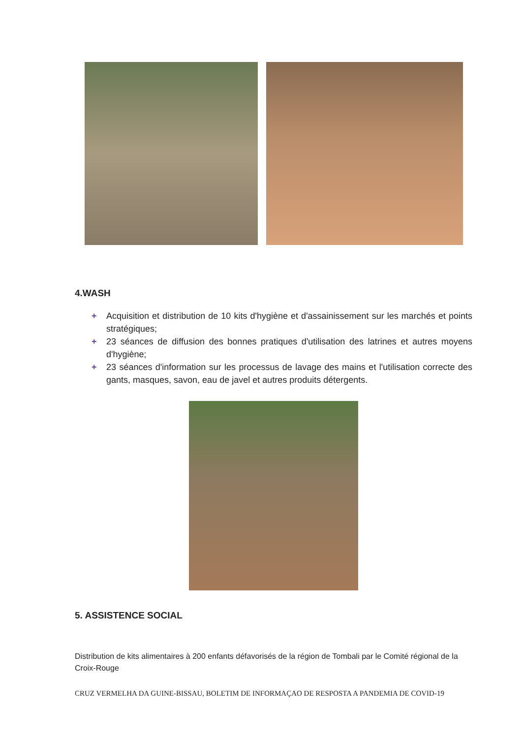4.WASH
+ Acquisition et distribution de 10 kits d'hygiène et d'assainissement sur les marchés et points stratégiques;
+ 23 séances de diffusion des bonnes pratiques d'utilisation des latrines et autres moyens d'hygiène;
+ 23 séances d'information sur les processus de lavage des mains et l'utilisation correcte des gants, masques, savon, eau de javel et autres produits détergents.
5. ASSISTENCE SOCIAL
Distribution de kits alimentaires à 200 enfants défavorisés de la région de Tombali par le Comité régional de la Croix-Rouge
CRUZ VERMELHA DA GUINE-BISSAU, BOLETIM DE INFORMAÇAO DE RESPOSTA A PANDEMIA DE COVID-19